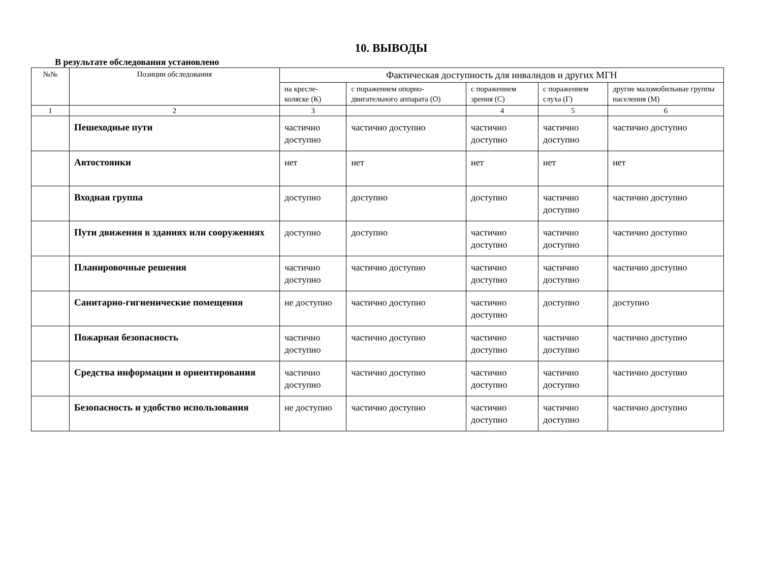10. ВЫВОДЫ
В результате обследования установлено
| №№ | Позиции обследования | Фактическая доступность для инвалидов и других МГН | | | | |
| --- | --- | --- | --- | --- | --- | --- |
| | | на кресле-коляске (К) | с поражением опорно-двигательного аппарата (О) | с поражением зрения (С) | с поражением слуха (Г) | другие маломобильные группы населения (М) |
| 1 | 2 | 3 | | 4 | 5 | 6 |
| | Пешеходные пути | частично доступно | частично доступно | частично доступно | частично доступно | частично доступно |
| | Автостоянки | нет | нет | нет | нет | нет |
| | Входная группа | доступно | доступно | доступно | частично доступно | частично доступно |
| | Пути движения в зданиях или сооружениях | доступно | доступно | частично доступно | частично доступно | частично доступно |
| | Планировочные решения | частично доступно | частично доступно | частично доступно | частично доступно | частично доступно |
| | Санитарно-гигиенические помещения | не доступно | частично доступно | частично доступно | доступно | доступно |
| | Пожарная безопасность | частично доступно | частично доступно | частично доступно | частично доступно | частично доступно |
| | Средства информации и ориентирования | частично доступно | частично доступно | частично доступно | частично доступно | частично доступно |
| | Безопасность и удобство использования | не доступно | частично доступно | частично доступно | частично доступно | частично доступно |